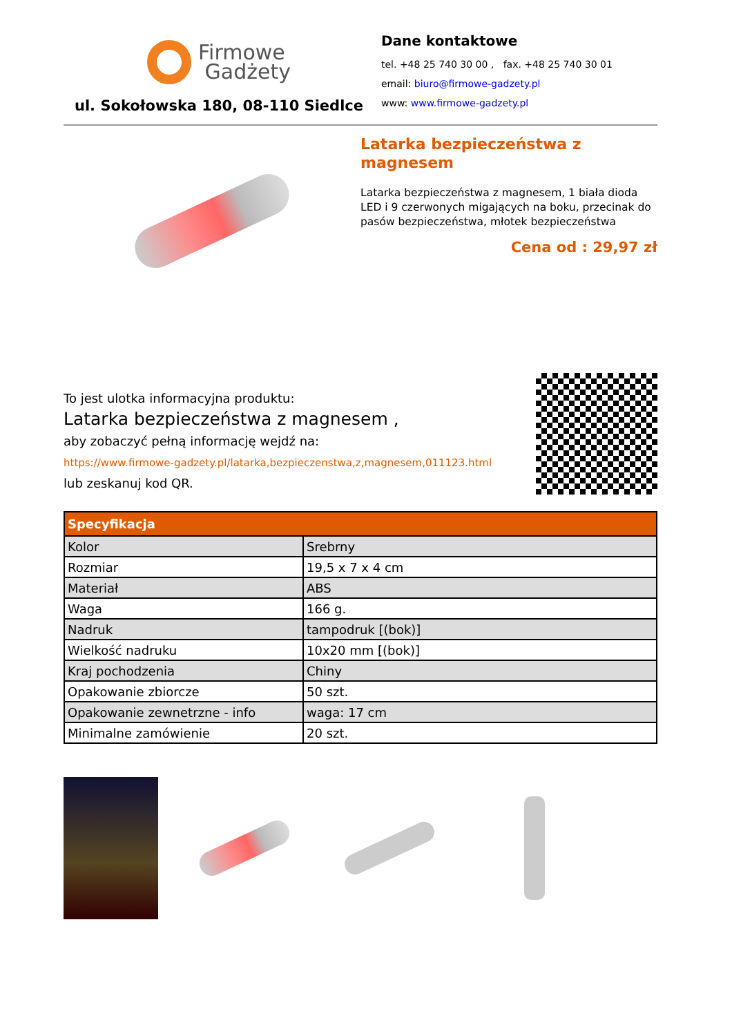Firmowe
Gadżety
ul. Sokołowska 180, 08-110 Siedlce
Dane kontaktowe
tel. +48 25 740 30 00 , fax. +48 25 740 30 01
email: biuro@firmowe-gadzety.pl
www: www.firmowe-gadzety.pl
Latarka bezpieczeństwa z magnesem
Latarka bezpieczeństwa z magnesem, 1 biała dioda LED i 9 czerwonych migających na boku, przecinak do pasów bezpieczeństwa, młotek bezpieczeństwa
Cena od : 29,97 zł
To jest ulotka informacyjna produktu:
Latarka bezpieczeństwa z magnesem ,
aby zobaczyć pełną informację wejdź na:
https://www.firmowe-gadzety.pl/latarka,bezpieczenstwa,z,magnesem,011123.html
lub zeskanuj kod QR.
| Specyfikacja | |
| --- | --- |
| Kolor | Srebrny |
| Rozmiar | 19,5 x 7 x 4 cm |
| Materiał | ABS |
| Waga | 166 g. |
| Nadruk | tampodruk [(bok)] |
| Wielkość nadruku | 10x20 mm [(bok)] |
| Kraj pochodzenia | Chiny |
| Opakowanie zbiorcze | 50 szt. |
| Opakowanie zewnetrzne - info | waga: 17 cm |
| Minimalne zamówienie | 20 szt. |